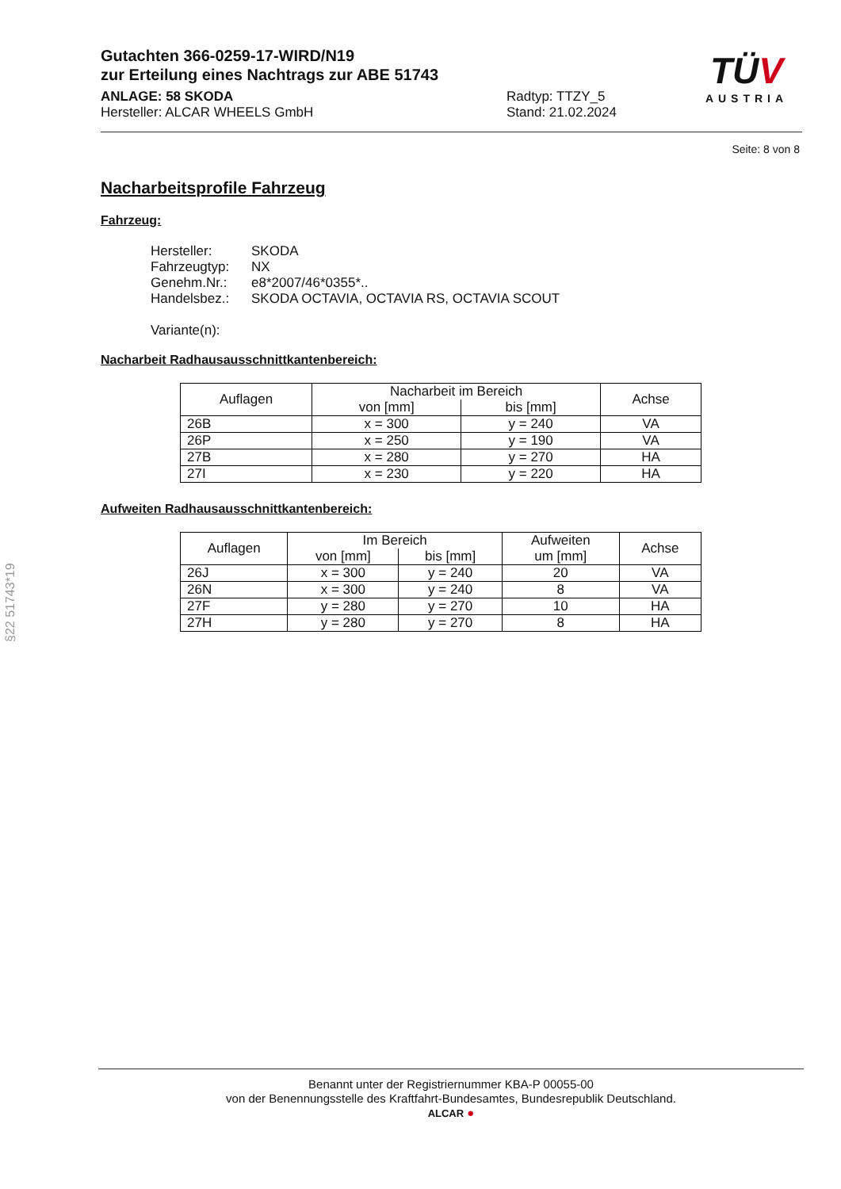Gutachten 366-0259-17-WIRD/N19
zur Erteilung eines Nachtrags zur ABE 51743
ANLAGE: 58 SKODA
Hersteller: ALCAR WHEELS GmbH
Radtyp: TTZY_5
Stand: 21.02.2024
TÜV
AUSTRIA
Seite: 8 von 8
Nacharbeitsprofile Fahrzeug
Fahrzeug:
Hersteller: SKODA
Fahrzeugtyp: NX
Genehm.Nr.: e8*2007/46*0355*..
Handelsbez.: SKODA OCTAVIA, OCTAVIA RS, OCTAVIA SCOUT
Variante(n):
Nacharbeit Radhausausschnittkantenbereich:
| Auflagen | Nacharbeit im Bereich | | Achse |
| --- | --- | --- | --- |
| | von [mm] | bis [mm] | |
| 26B | x = 300 | y = 240 | VA |
| 26P | x = 250 | y = 190 | VA |
| 27B | x = 280 | y = 270 | HA |
| 27I | x = 230 | y = 220 | HA |
Aufweiten Radhausausschnittkantenbereich:
| Auflagen | Im Bereich | | Aufweiten um [mm] | Achse |
| --- | --- | --- | --- | --- |
| | von [mm] | bis [mm] | | |
| 26J | x = 300 | y = 240 | 20 | VA |
| 26N | x = 300 | y = 240 | 8 | VA |
| 27F | y = 280 | y = 270 | 10 | HA |
| 27H | y = 280 | y = 270 | 8 | HA |
§22 51743*19
Benannt unter der Registriernummer KBA-P 00055-00
von der Benennungsstelle des Kraftfahrt-Bundesamtes, Bundesrepublik Deutschland.
ALCAR ●